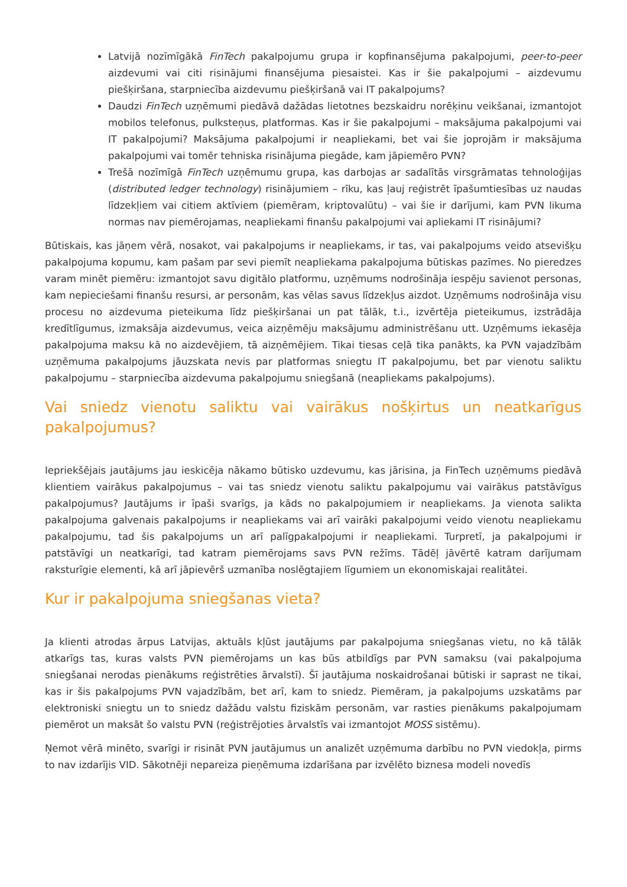Latvijā nozīmīgākā FinTech pakalpojumu grupa ir kopfinansējuma pakalpojumi, peer-to-peer aizdevumi vai citi risinājumi finansējuma piesaistei. Kas ir šie pakalpojumi – aizdevumu piešķiršana, starpniecība aizdevumu piešķiršanā vai IT pakalpojums?
Daudzi FinTech uzņēmumi piedāvā dažādas lietotnes bezskaidru norēķinu veikšanai, izmantojot mobilos telefonus, pulksteņus, platformas. Kas ir šie pakalpojumi – maksājuma pakalpojumi vai IT pakalpojumi? Maksājuma pakalpojumi ir neapliekami, bet vai šie joprojām ir maksājuma pakalpojumi vai tomēr tehniska risinājuma piegāde, kam jāpiemēro PVN?
Trešā nozīmīgā FinTech uzņēmumu grupa, kas darbojas ar sadalītās virsgrāmatas tehnoloģijas (distributed ledger technology) risinājumiem – rīku, kas ļauj reģistrēt īpašumtiesības uz naudas līdzekļiem vai citiem aktīviem (piemēram, kriptovalūtu) – vai šie ir darījumi, kam PVN likuma normas nav piemērojamas, neapliekami finanšu pakalpojumi vai apliekami IT risinājumi?
Būtiskais, kas jāņem vērā, nosakot, vai pakalpojums ir neapliekams, ir tas, vai pakalpojums veido atsevišķu pakalpojuma kopumu, kam pašam par sevi piemīt neapliekama pakalpojuma būtiskas pazīmes. No pieredzes varam minēt piemēru: izmantojot savu digitālo platformu, uzņēmums nodrošināja iespēju savienot personas, kam nepieciešami finanšu resursi, ar personām, kas vēlas savus līdzekļus aizdot. Uzņēmums nodrošināja visu procesu no aizdevuma pieteikuma līdz piešķiršanai un pat tālāk, t.i., izvērtēja pieteikumus, izstrādāja kredītlīgumus, izmaksāja aizdevumus, veica aizņēmēju maksājumu administrēšanu utt. Uzņēmums iekasēja pakalpojuma maksu kā no aizdevējiem, tā aizņēmējiem. Tikai tiesas ceļā tika panākts, ka PVN vajadzībām uzņēmuma pakalpojums jāuzskata nevis par platformas sniegtu IT pakalpojumu, bet par vienotu saliktu pakalpojumu – starpniecība aizdevuma pakalpojumu sniegšanā (neapliekams pakalpojums).
Vai sniedz vienotu saliktu vai vairākus nošķirtus un neatkarīgus pakalpojumus?
Iepriekšējais jautājums jau ieskicēja nākamo būtisko uzdevumu, kas jārisina, ja FinTech uzņēmums piedāvā klientiem vairākus pakalpojumus – vai tas sniedz vienotu saliktu pakalpojumu vai vairākus patstāvīgus pakalpojumus? Jautājums ir īpaši svarīgs, ja kāds no pakalpojumiem ir neapliekams. Ja vienota salikta pakalpojuma galvenais pakalpojums ir neapliekams vai arī vairāki pakalpojumi veido vienotu neapliekamu pakalpojumu, tad šis pakalpojums un arī palīgpakalpojumi ir neapliekami. Turpretī, ja pakalpojumi ir patstāvīgi un neatkarīgi, tad katram piemērojams savs PVN režīms. Tādēļ jāvērtē katram darījumam raksturīgie elementi, kā arī jāpievērš uzmanība noslēgtajiem līgumiem un ekonomiskajai realitātei.
Kur ir pakalpojuma sniegšanas vieta?
Ja klienti atrodas ārpus Latvijas, aktuāls kļūst jautājums par pakalpojuma sniegšanas vietu, no kā tālāk atkarīgs tas, kuras valsts PVN piemērojams un kas būs atbildīgs par PVN samaksu (vai pakalpojuma sniegšanai nerodas pienākums reģistrēties ārvalstī). Šī jautājuma noskaidrošanai būtiski ir saprast ne tikai, kas ir šis pakalpojums PVN vajadzībām, bet arī, kam to sniedz. Piemēram, ja pakalpojums uzskatāms par elektroniski sniegtu un to sniedz dažādu valstu fiziskām personām, var rasties pienākums pakalpojumam piemērot un maksāt šo valstu PVN (reģistrējoties ārvalstīs vai izmantojot MOSS sistēmu).
Ņemot vērā minēto, svarīgi ir risināt PVN jautājumus un analizēt uzņēmuma darbību no PVN viedokļa, pirms to nav izdarījis VID. Sākotnēji nepareiza pieņēmuma izdarīšana par izvēlēto biznesa modeli novedīs